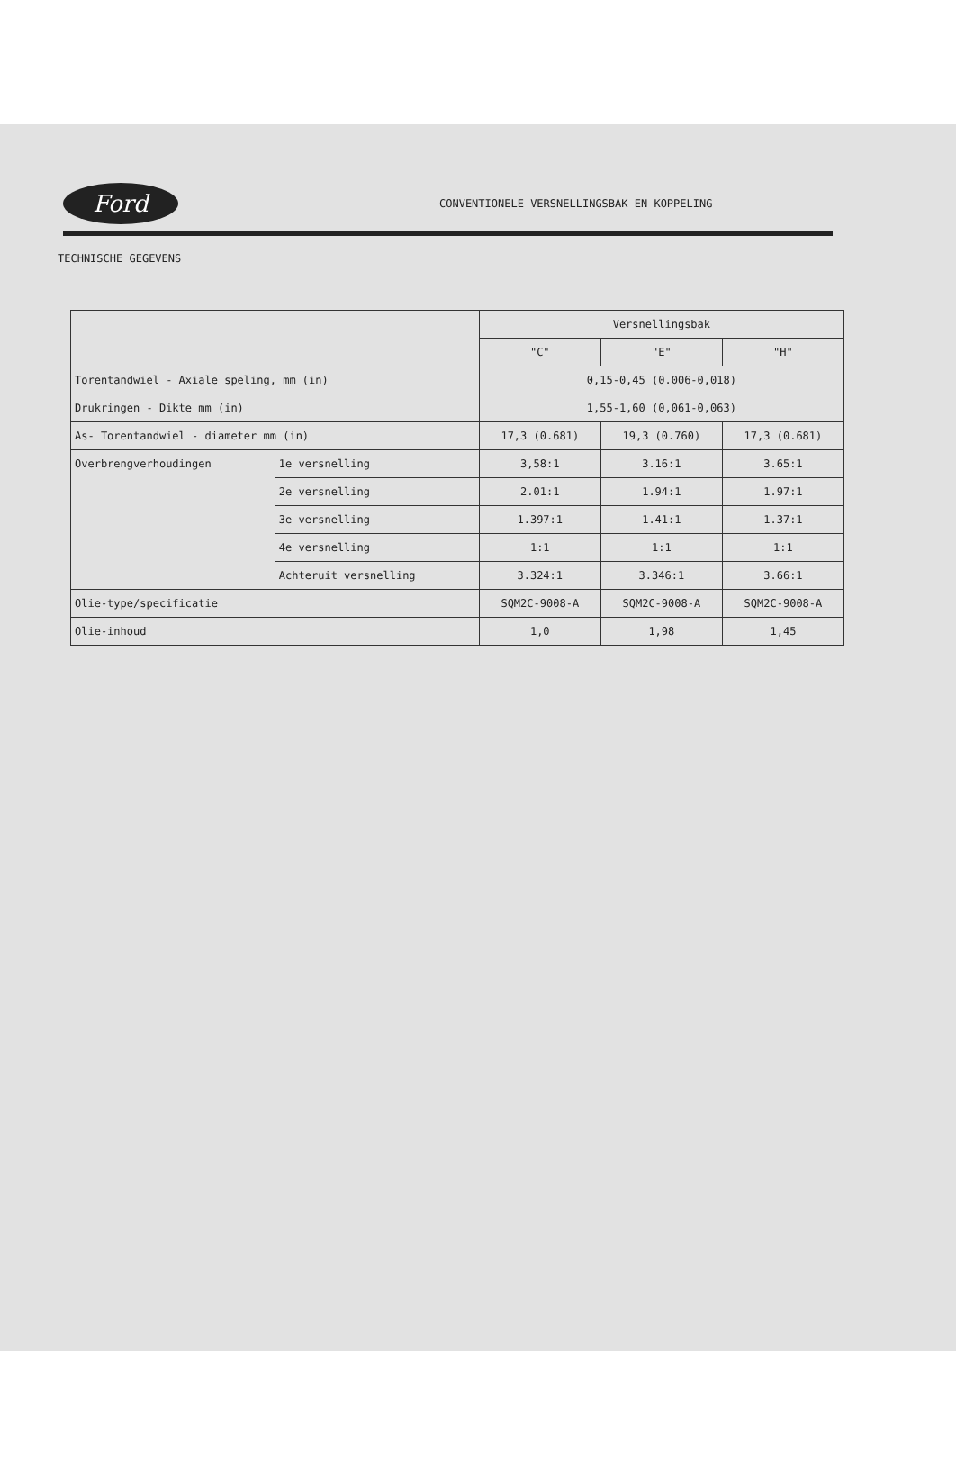Ford
CONVENTIONELE VERSNELLINGSBAK EN KOPPELING
TECHNISCHE GEGEVENS
| | | Versnellingsbak | | |
| --- | --- | --- | --- | --- |
| | | "C" | "E" | "H" |
| Torentandwiel - Axiale speling, mm (in) | | 0,15-0,45 (0.006-0,018) | | |
| Drukringen - Dikte mm (in) | | 1,55-1,60 (0,061-0,063) | | |
| As- Torentandwiel - diameter mm (in) | | 17,3 (0.681) | 19,3 (0.760) | 17,3 (0.681) |
| Overbrengverhoudingen | 1e versnelling | 3,58:1 | 3.16:1 | 3.65:1 |
| | 2e versnelling | 2.01:1 | 1.94:1 | 1.97:1 |
| | 3e versnelling | 1.397:1 | 1.41:1 | 1.37:1 |
| | 4e versnelling | 1:1 | 1:1 | 1:1 |
| | Achteruit versnelling | 3.324:1 | 3.346:1 | 3.66:1 |
| Olie-type/specificatie | | SQM2C-9008-A | SQM2C-9008-A | SQM2C-9008-A |
| Olie-inhoud | | 1,0 | 1,98 | 1,45 |